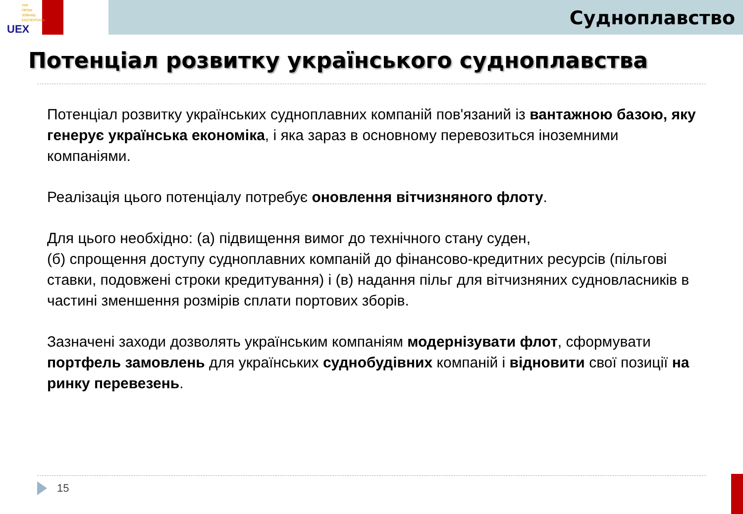УКР
ПРОМ
ЗОВНІШ
ЕКСПЕРТИЗА
UEX
Судноплавство
Потенціал розвитку українського судноплавства
Потенціал розвитку українських судноплавних компаній пов'язаний із вантажною базою, яку генерує українська економіка, і яка зараз в основному перевозиться іноземними компаніями.
Реалізація цього потенціалу потребує оновлення вітчизняного флоту.
Для цього необхідно: (а) підвищення вимог до технічного стану суден,
(б) спрощення доступу судноплавних компаній до фінансово-кредитних ресурсів (пільгові ставки, подовжені строки кредитування) і (в) надання пільг для вітчизняних судновласників в частині зменшення розмірів сплати портових зборів.
Зазначені заходи дозволять українським компаніям модернізувати флот, сформувати портфель замовлень для українських суднобудівних компаній і відновити свої позиції на ринку перевезень.
15